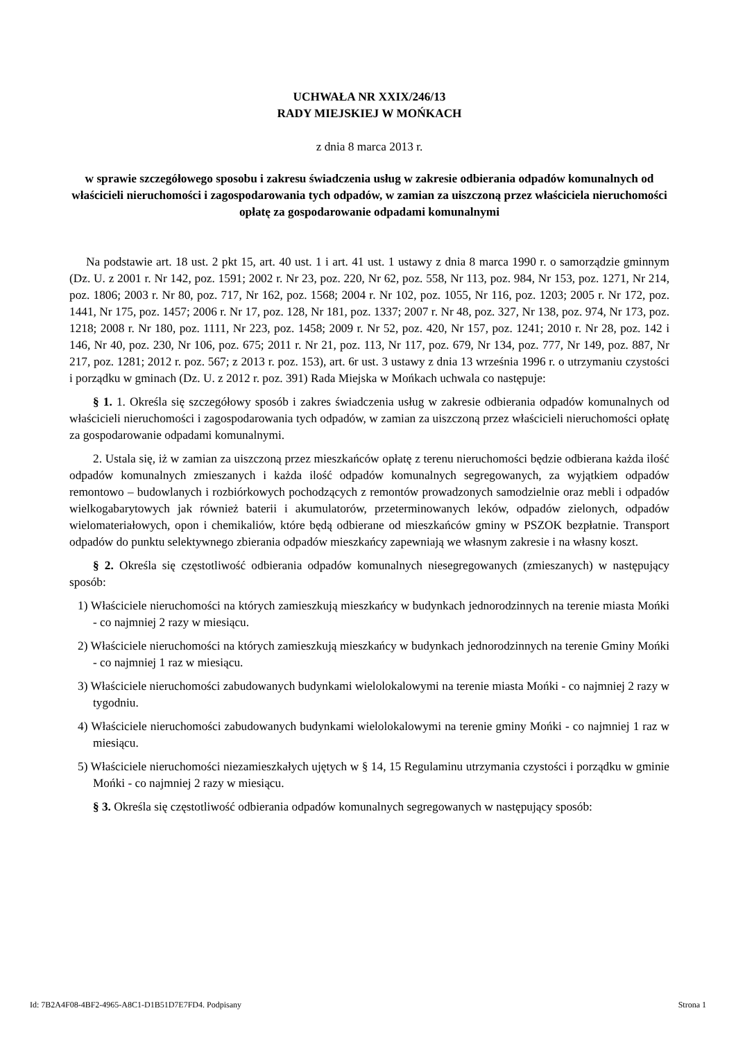UCHWAŁA NR XXIX/246/13
RADY MIEJSKIEJ W MOŃKACH
z dnia 8 marca 2013 r.
w sprawie szczegółowego sposobu i zakresu świadczenia usług w zakresie odbierania odpadów komunalnych od właścicieli nieruchomości i zagospodarowania tych odpadów, w zamian za uiszczoną przez właściciela nieruchomości opłatę za gospodarowanie odpadami komunalnymi
Na podstawie art. 18 ust. 2 pkt 15, art. 40 ust. 1 i art. 41 ust. 1 ustawy z dnia 8 marca 1990 r. o samorządzie gminnym (Dz. U. z 2001 r. Nr 142, poz. 1591; 2002 r. Nr 23, poz. 220, Nr 62, poz. 558, Nr 113, poz. 984, Nr 153, poz. 1271, Nr 214, poz. 1806; 2003 r. Nr 80, poz. 717, Nr 162, poz. 1568; 2004 r. Nr 102, poz. 1055, Nr 116, poz. 1203; 2005 r. Nr 172, poz. 1441, Nr 175, poz. 1457; 2006 r. Nr 17, poz. 128, Nr 181, poz. 1337; 2007 r. Nr 48, poz. 327, Nr 138, poz. 974, Nr 173, poz. 1218; 2008 r. Nr 180, poz. 1111, Nr 223, poz. 1458; 2009 r. Nr 52, poz. 420, Nr 157, poz. 1241; 2010 r. Nr 28, poz. 142 i 146, Nr 40, poz. 230, Nr 106, poz. 675; 2011 r. Nr 21, poz. 113, Nr 117, poz. 679, Nr 134, poz. 777, Nr 149, poz. 887, Nr 217, poz. 1281; 2012 r. poz. 567; z 2013 r. poz. 153), art. 6r ust. 3 ustawy z dnia 13 września 1996 r. o utrzymaniu czystości i porządku w gminach (Dz. U. z 2012 r. poz. 391) Rada Miejska w Mońkach uchwala co następuje:
§ 1. 1. Określa się szczegółowy sposób i zakres świadczenia usług w zakresie odbierania odpadów komunalnych od właścicieli nieruchomości i zagospodarowania tych odpadów, w zamian za uiszczoną przez właścicieli nieruchomości opłatę za gospodarowanie odpadami komunalnymi.
2. Ustala się, iż w zamian za uiszczoną przez mieszkańców opłatę z terenu nieruchomości będzie odbierana każda ilość odpadów komunalnych zmieszanych i każda ilość odpadów komunalnych segregowanych, za wyjątkiem odpadów remontowo – budowlanych i rozbiórkowych pochodzących z remontów prowadzonych samodzielnie oraz mebli i odpadów wielkogabarytowych jak również baterii i akumulatorów, przeterminowanych leków, odpadów zielonych, odpadów wielomateriałowych, opon i chemikaliów, które będą odbierane od mieszkańców gminy w PSZOK bezpłatnie. Transport odpadów do punktu selektywnego zbierania odpadów mieszkańcy zapewniają we własnym zakresie i na własny koszt.
§ 2. Określa się częstotliwość odbierania odpadów komunalnych niesegregowanych (zmieszanych) w następujący sposób:
1) Właściciele nieruchomości na których zamieszkują mieszkańcy w budynkach jednorodzinnych na terenie miasta Mońki - co najmniej 2 razy w miesiącu.
2) Właściciele nieruchomości na których zamieszkują mieszkańcy w budynkach jednorodzinnych na terenie Gminy Mońki - co najmniej 1 raz w miesiącu.
3) Właściciele nieruchomości zabudowanych budynkami wielolokalowymi na terenie miasta Mońki - co najmniej 2 razy w tygodniu.
4) Właściciele nieruchomości zabudowanych budynkami wielolokalowymi na terenie gminy Mońki - co najmniej 1 raz w miesiącu.
5) Właściciele nieruchomości niezamieszkałych ujętych w § 14, 15 Regulaminu utrzymania czystości i porządku w gminie Mońki - co najmniej 2 razy w miesiącu.
§ 3. Określa się częstotliwość odbierania odpadów komunalnych segregowanych w następujący sposób:
Id: 7B2A4F08-4BF2-4965-A8C1-D1B51D7E7FD4. Podpisany Strona 1